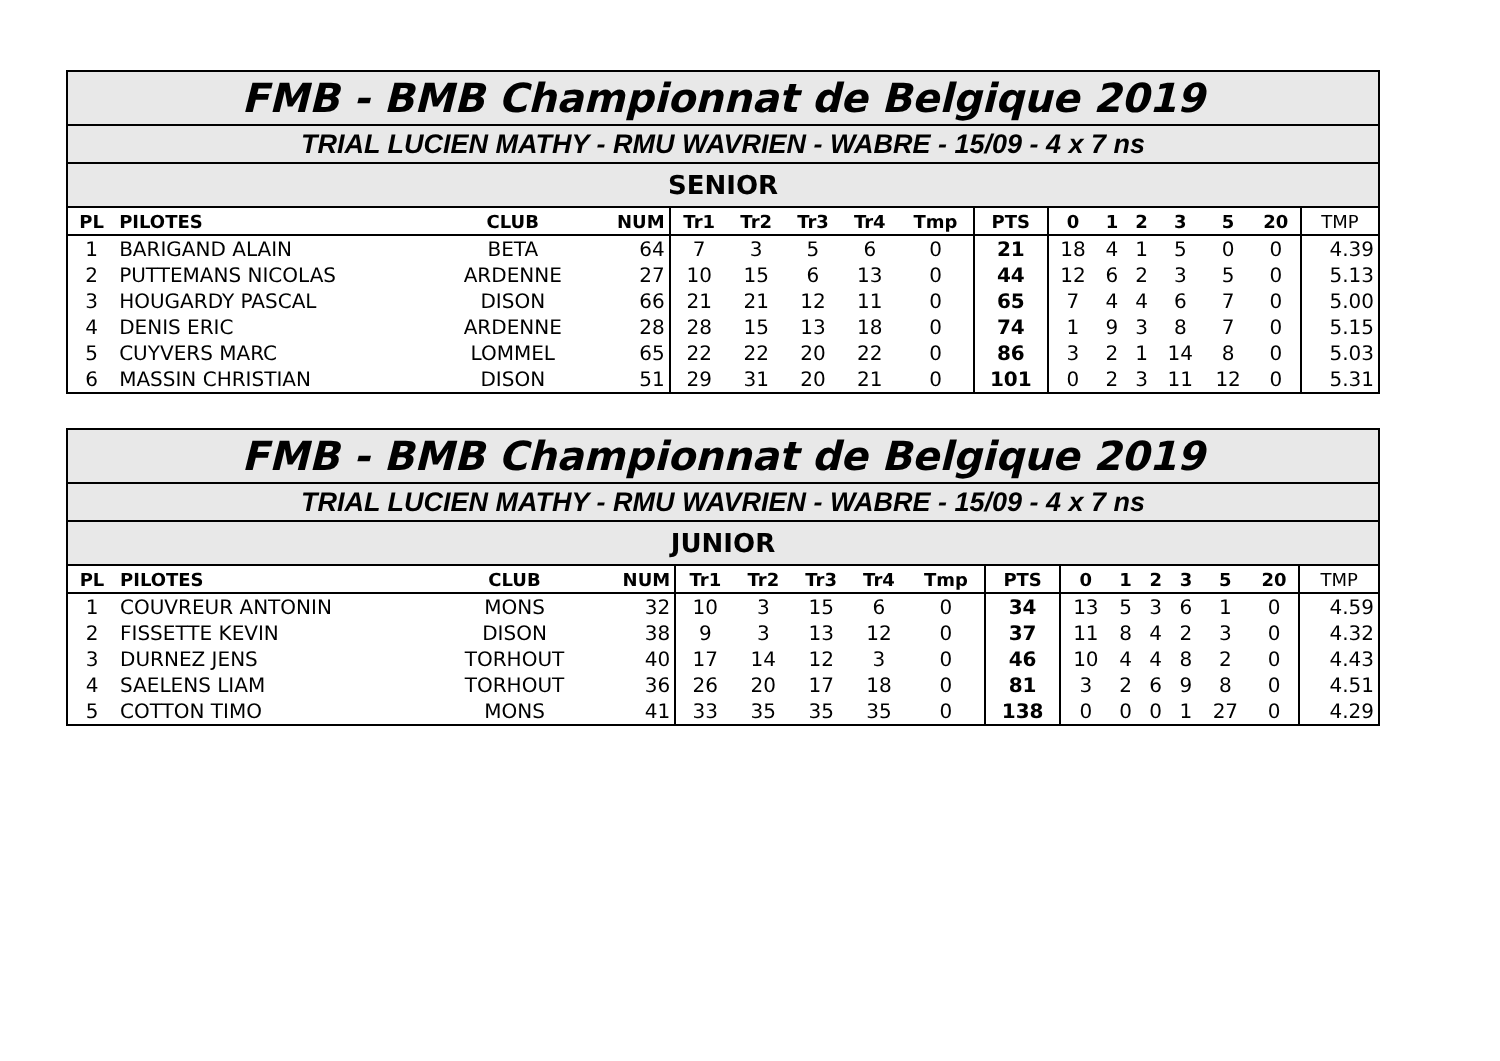| FMB - BMB Championnat de Belgique 2019 | | | | | | | | | | | | | | | | |
| TRIAL LUCIEN MATHY - RMU WAVRIEN - WABRE - 15/09 - 4 x 7 ns | | | | | | | | | | | | | | | | |
| SENIOR | | | | | | | | | | | | | | | | |
| PL | PILOTES | CLUB | NUM | Tr1 | Tr2 | Tr3 | Tr4 | Tmp | PTS | 0 | 1 | 2 | 3 | 5 | 20 | TMP |
| 1 | BARIGAND ALAIN | BETA | 64 | 7 | 3 | 5 | 6 | 0 | 21 | 18 | 4 | 1 | 5 | 0 | 0 | 4.39 |
| 2 | PUTTEMANS NICOLAS | ARDENNE | 27 | 10 | 15 | 6 | 13 | 0 | 44 | 12 | 6 | 2 | 3 | 5 | 0 | 5.13 |
| 3 | HOUGARDY PASCAL | DISON | 66 | 21 | 21 | 12 | 11 | 0 | 65 | 7 | 4 | 4 | 6 | 7 | 0 | 5.00 |
| 4 | DENIS ERIC | ARDENNE | 28 | 28 | 15 | 13 | 18 | 0 | 74 | 1 | 9 | 3 | 8 | 7 | 0 | 5.15 |
| 5 | CUYVERS MARC | LOMMEL | 65 | 22 | 22 | 20 | 22 | 0 | 86 | 3 | 2 | 1 | 14 | 8 | 0 | 5.03 |
| 6 | MASSIN CHRISTIAN | DISON | 51 | 29 | 31 | 20 | 21 | 0 | 101 | 0 | 2 | 3 | 11 | 12 | 0 | 5.31 |
| FMB - BMB Championnat de Belgique 2019 | | | | | | | | | | | | | | | | |
| TRIAL LUCIEN MATHY - RMU WAVRIEN - WABRE - 15/09 - 4 x 7 ns | | | | | | | | | | | | | | | | |
| JUNIOR | | | | | | | | | | | | | | | | |
| PL | PILOTES | CLUB | NUM | Tr1 | Tr2 | Tr3 | Tr4 | Tmp | PTS | 0 | 1 | 2 | 3 | 5 | 20 | TMP |
| 1 | COUVREUR ANTONIN | MONS | 32 | 10 | 3 | 15 | 6 | 0 | 34 | 13 | 5 | 3 | 6 | 1 | 0 | 4.59 |
| 2 | FISSETTE KEVIN | DISON | 38 | 9 | 3 | 13 | 12 | 0 | 37 | 11 | 8 | 4 | 2 | 3 | 0 | 4.32 |
| 3 | DURNEZ JENS | TORHOUT | 40 | 17 | 14 | 12 | 3 | 0 | 46 | 10 | 4 | 4 | 8 | 2 | 0 | 4.43 |
| 4 | SAELENS LIAM | TORHOUT | 36 | 26 | 20 | 17 | 18 | 0 | 81 | 3 | 2 | 6 | 9 | 8 | 0 | 4.51 |
| 5 | COTTON TIMO | MONS | 41 | 33 | 35 | 35 | 35 | 0 | 138 | 0 | 0 | 0 | 1 | 27 | 0 | 4.29 |